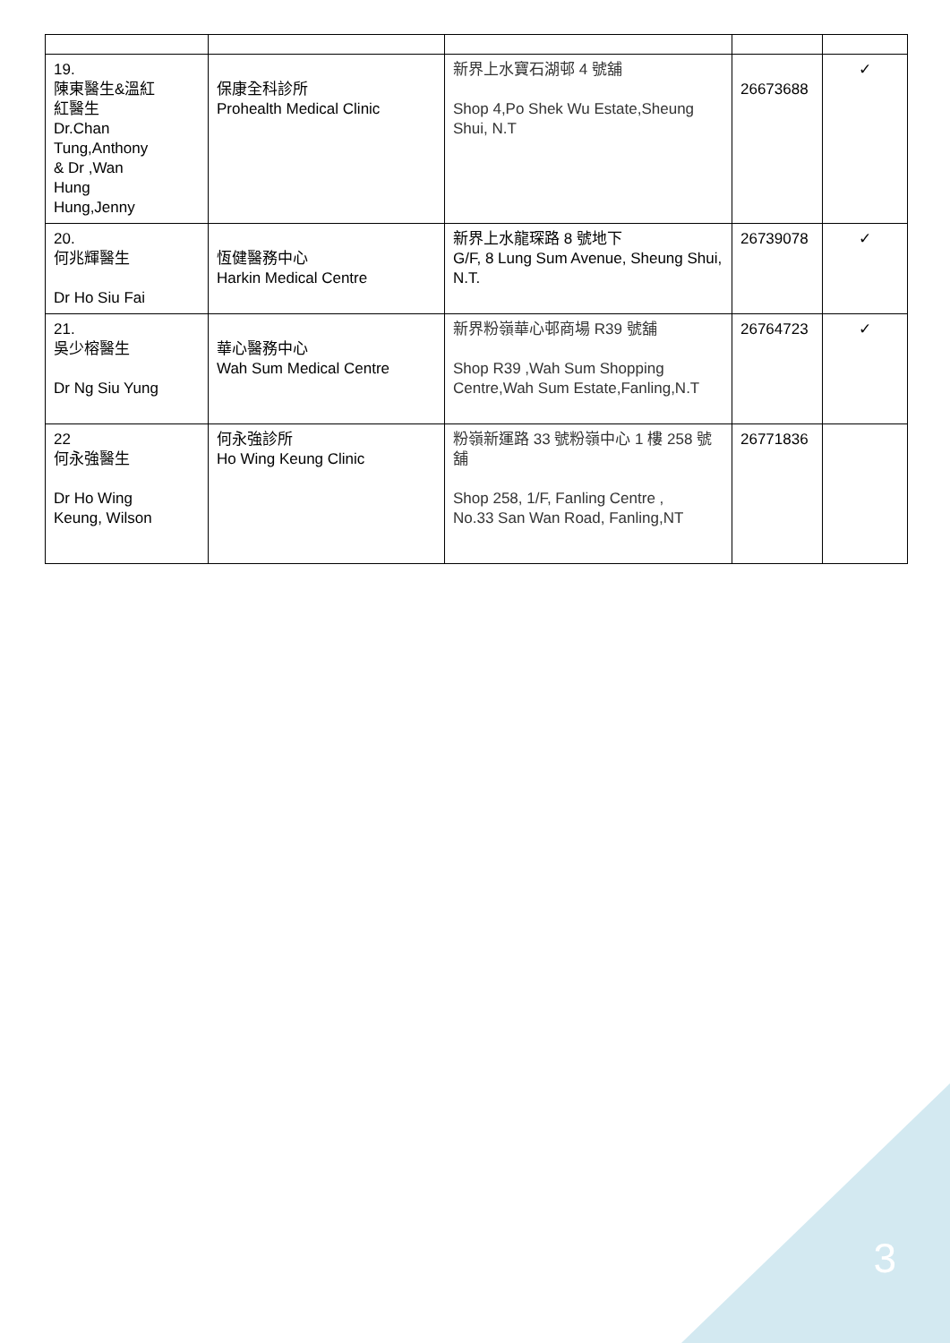| 19. 陳東醫生&溫紅紅醫生 Dr.Chan Tung,Anthony & Dr ,Wan Hung Hung,Jenny | 保康全科診所 Prohealth Medical Clinic | 新界上水寶石湖邨 4 號舖 Shop 4,Po Shek Wu Estate,Sheung Shui, N.T | 26673688 | ✓ |
| 20. 何兆輝醫生 Dr Ho Siu Fai | 恆健醫務中心 Harkin Medical Centre | 新界上水龍琛路 8 號地下 G/F, 8 Lung Sum Avenue, Sheung Shui, N.T. | 26739078 | ✓ |
| 21. 吳少榕醫生 Dr Ng Siu Yung | 華心醫務中心 Wah Sum Medical Centre | 新界粉嶺華心邨商場 R39 號舖 Shop R39 ,Wah Sum Shopping Centre,Wah Sum Estate,Fanling,N.T | 26764723 | ✓ |
| 22 何永強醫生 Dr Ho Wing Keung, Wilson | 何永強診所 Ho Wing Keung Clinic | 粉嶺新運路 33 號粉嶺中心 1 樓 258 號舖 Shop 258, 1/F, Fanling Centre , No.33 San Wan Road, Fanling,NT | 26771836 | |
3